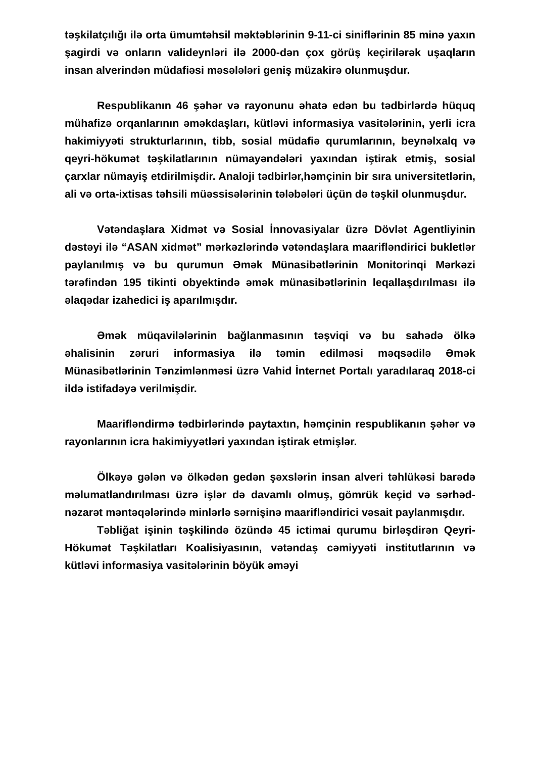təşkilatçılığı ilə orta ümumtəhsil məktəblərinin 9-11-ci siniflərinin 85 minə yaxın şagirdi və onların valideynləri ilə 2000-dən çox görüş keçirilərək uşaqların insan alverindən müdafiəsi məsələləri geniş müzakirə olunmuşdur.
Respublikanın 46 şəhər və rayonunu əhatə edən bu tədbirlərdə hüquq mühafizə orqanlarının əməkdaşları, kütləvi informasiya vasitələrinin, yerli icra hakimiyyəti strukturlarının, tibb, sosial müdafiə qurumlarının, beynəlxalq və qeyri-hökumət təşkilatlarının nümayəndələri yaxından iştirak etmiş, sosial çarxlar nümayiş etdirilmişdir. Analoji tədbirlər,həmçinin bir sıra universitetlərin, ali və orta-ixtisas təhsili müəssisələrinin tələbələri üçün də təşkil olunmuşdur.
Vətəndaşlara Xidmət və Sosial İnnovasiyalar üzrə Dövlət Agentliyinin dəstəyi ilə “ASAN xidmət” mərkəzlərində vətəndaşlara maarifləndirici bukletlər paylanılmış və bu qurumun Əmək Münasibətlərinin Monitorinqi Mərkəzi tərəfindən 195 tikinti obyektində əmək münasibətlərinin leqallaşdırılması ilə əlaqədar izahedici iş aparılmışdır.
Əmək müqavilələrinin bağlanmasının təşviqi və bu sahədə ölkə əhalisinin zəruri informasiya ilə təmin edilməsi məqsədilə Əmək Münasibətlərinin Tənzimlənməsi üzrə Vahid İnternet Portalı yaradılaraq 2018-ci ildə istifadəyə verilmişdir.
Maarifləndirmə tədbirlərində paytaxtın, həmçinin respublikanın şəhər və rayonlarının icra hakimiyyətləri yaxından iştirak etmişlər.
Ölkəyə gələn və ölkədən gedən şəxslərin insan alveri təhlükəsi barədə məlumatlandırılması üzrə işlər də davamlı olmuş, gömrük keçid və sərhəd-nəzarət məntəqələrində minlərlə sərnişinə maarifləndirici vəsait paylanmışdır.
Təbliğat işinin təşkilində özündə 45 ictimai qurumu birləşdirən Qeyri-Hökumət Təşkilatları Koalisiyasının, vətəndaş cəmiyyəti institutlarının və kütləvi informasiya vasitələrinin böyük əməyi